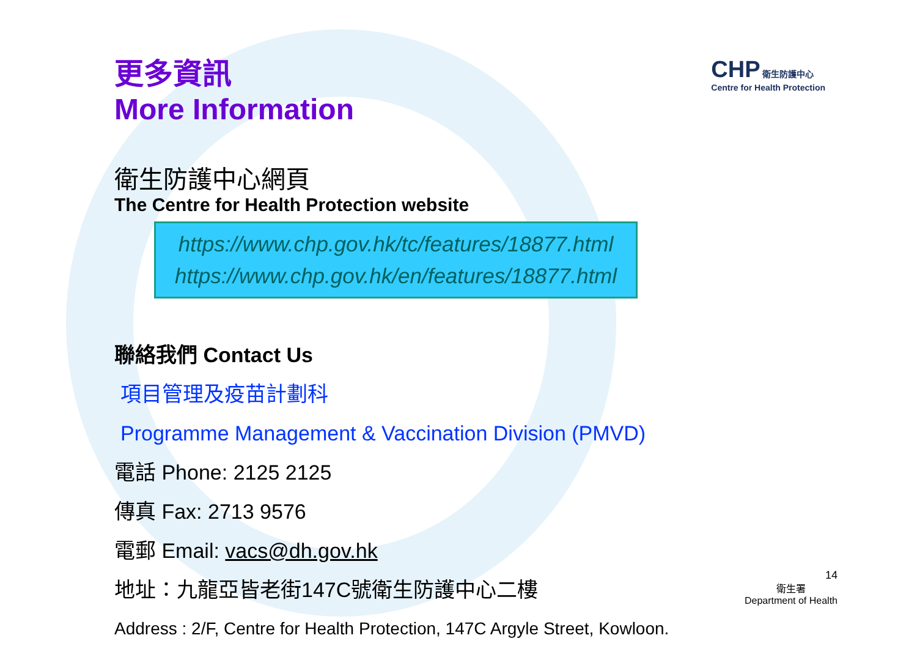CHP 衛生防護中心
Centre for Health Protection
更多資訊
More Information
衛生防護中心網頁
The Centre for Health Protection website
https://www.chp.gov.hk/tc/features/18877.html
https://www.chp.gov.hk/en/features/18877.html
聯絡我們 Contact Us
項目管理及疫苗計劃科
Programme Management & Vaccination Division (PMVD)
電話 Phone: 2125 2125
傳真 Fax: 2713 9576
電郵 Email: vacs@dh.gov.hk
地址：九龍亞皆老街147C號衛生防護中心二樓
Address : 2/F, Centre for Health Protection, 147C Argyle Street, Kowloon.
14
衛生署
Department of Health